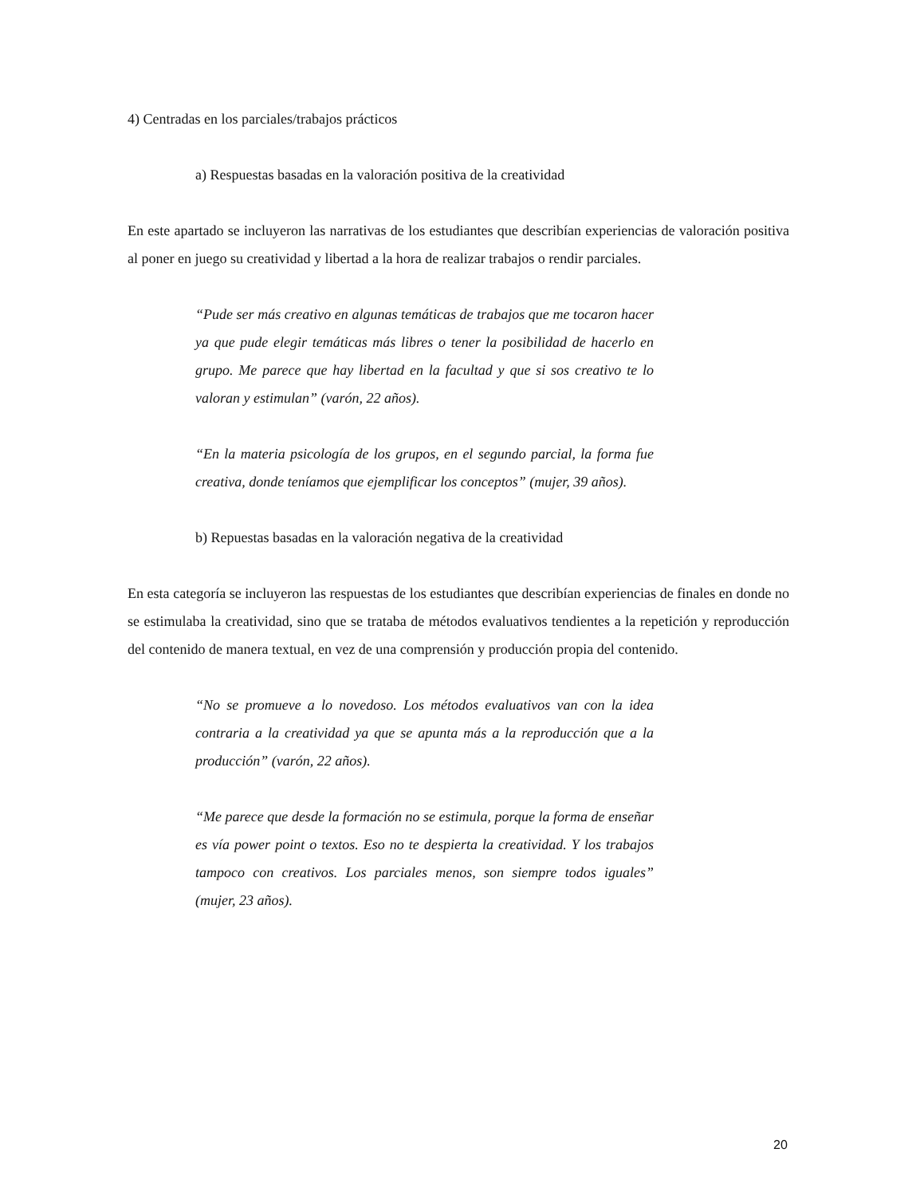4) Centradas en los parciales/trabajos prácticos
a) Respuestas basadas en la valoración positiva de la creatividad
En este apartado se incluyeron las narrativas de los estudiantes que describían experiencias de valoración positiva al poner en juego su creatividad y libertad a la hora de realizar trabajos o rendir parciales.
“Pude ser más creativo en algunas temáticas de trabajos que me tocaron hacer ya que pude elegir temáticas más libres o tener la posibilidad de hacerlo en grupo. Me parece que hay libertad en la facultad y que si sos creativo te lo valoran y estimulan” (varón, 22 años).
“En la materia psicología de los grupos, en el segundo parcial, la forma fue creativa, donde teníamos que ejemplificar los conceptos” (mujer, 39 años).
b) Repuestas basadas en la valoración negativa de la creatividad
En esta categoría se incluyeron las respuestas de los estudiantes que describían experiencias de finales en donde no se estimulaba la creatividad, sino que se trataba de métodos evaluativos tendientes a la repetición y reproducción del contenido de manera textual, en vez de una comprensión y producción propia del contenido.
“No se promueve a lo novedoso. Los métodos evaluativos van con la idea contraria a la creatividad ya que se apunta más a la reproducción que a la producción” (varón, 22 años).
“Me parece que desde la formación no se estimula, porque la forma de enseñar es vía power point o textos. Eso no te despierta la creatividad. Y los trabajos tampoco con creativos. Los parciales menos, son siempre todos iguales” (mujer, 23 años).
20